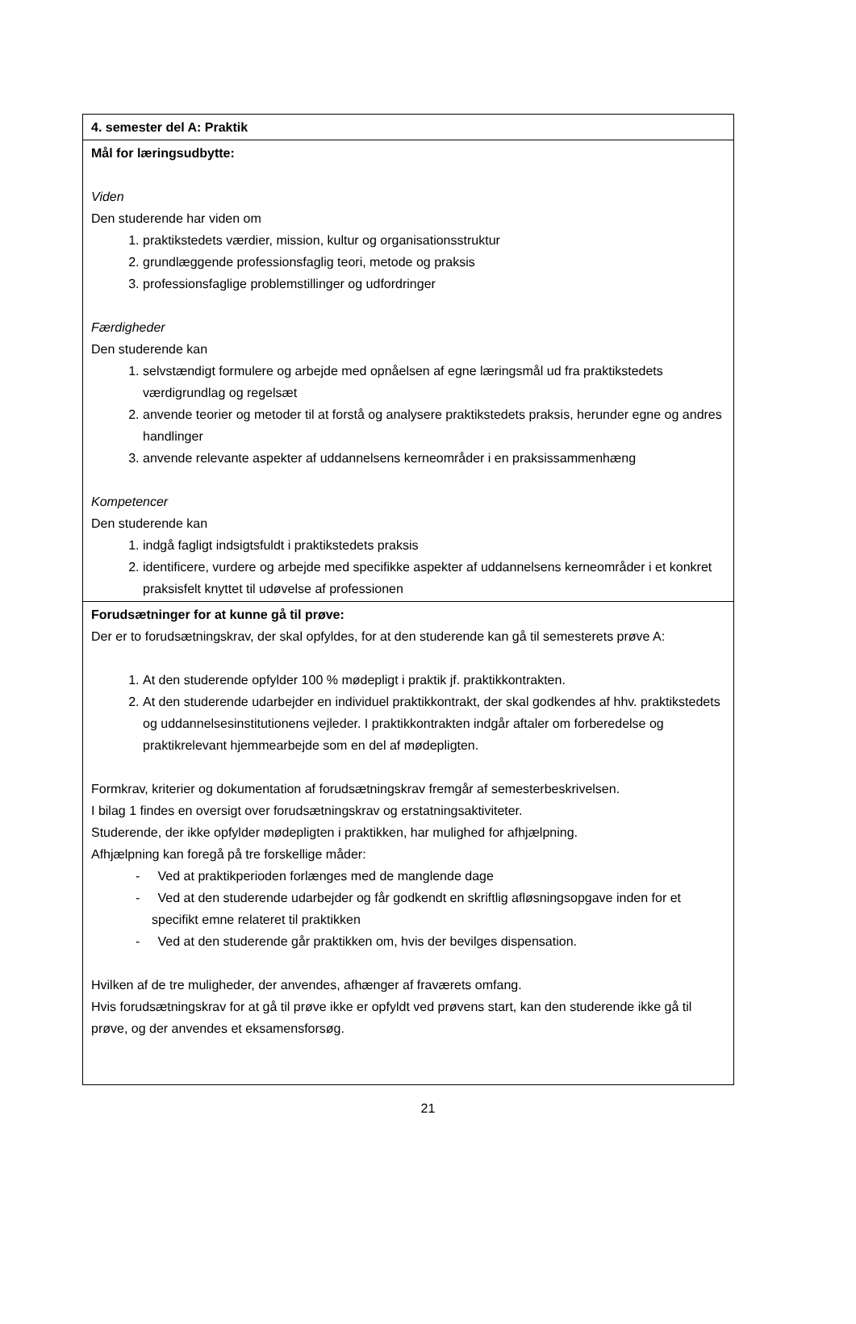| 4. semester del A: Praktik |
| Mål for læringsudbytte: Viden Den studerende har viden om 1. praktikstedets værdier, mission, kultur og organisationsstruktur 2. grundlæggende professionsfaglig teori, metode og praksis 3. professionsfaglige problemstillinger og udfordringer Færdigheder Den studerende kan 1. selvstændigt formulere og arbejde med opnåelsen af egne læringsmål ud fra praktikstedets værdigrundlag og regelsæt 2. anvende teorier og metoder til at forstå og analysere praktikstedets praksis, herunder egne og andres handlinger 3. anvende relevante aspekter af uddannelsens kerneområder i en praksissammenhæng Kompetencer Den studerende kan 1. indgå fagligt indsigtsfuldt i praktikstedets praksis 2. identificere, vurdere og arbejde med specifikke aspekter af uddannelsens kerneområder i et konkret praksisfelt knyttet til udøvelse af professionen |
| Forudsætninger for at kunne gå til prøve: Der er to forudsætningskrav, der skal opfyldes, for at den studerende kan gå til semesterets prøve A: 1. At den studerende opfylder 100 % mødepligt i praktik jf. praktikkontrakten. 2. At den studerende udarbejder en individuel praktikkontrakt, der skal godkendes af hhv. praktikstedets og uddannelsesinstitutionens vejleder. I praktikkontrakten indgår aftaler om forberedelse og praktikrelevant hjemmearbejde som en del af mødepligten. Formkrav, kriterier og dokumentation af forudsætningskrav fremgår af semesterbeskrivelsen. I bilag 1 findes en oversigt over forudsætningskrav og erstatningsaktiviteter. Studerende, der ikke opfylder mødepligten i praktikken, har mulighed for afhjælpning. Afhjælpning kan foregå på tre forskellige måder: - Ved at praktikperioden forlænges med de manglende dage - Ved at den studerende udarbejder og får godkendt en skriftlig afløsningsopgave inden for et specifikt emne relateret til praktikken - Ved at den studerende går praktikken om, hvis der bevilges dispensation. Hvilken af de tre muligheder, der anvendes, afhænger af fraværets omfang. Hvis forudsætningskrav for at gå til prøve ikke er opfyldt ved prøvens start, kan den studerende ikke gå til prøve, og der anvendes et eksamensforsøg. |
21